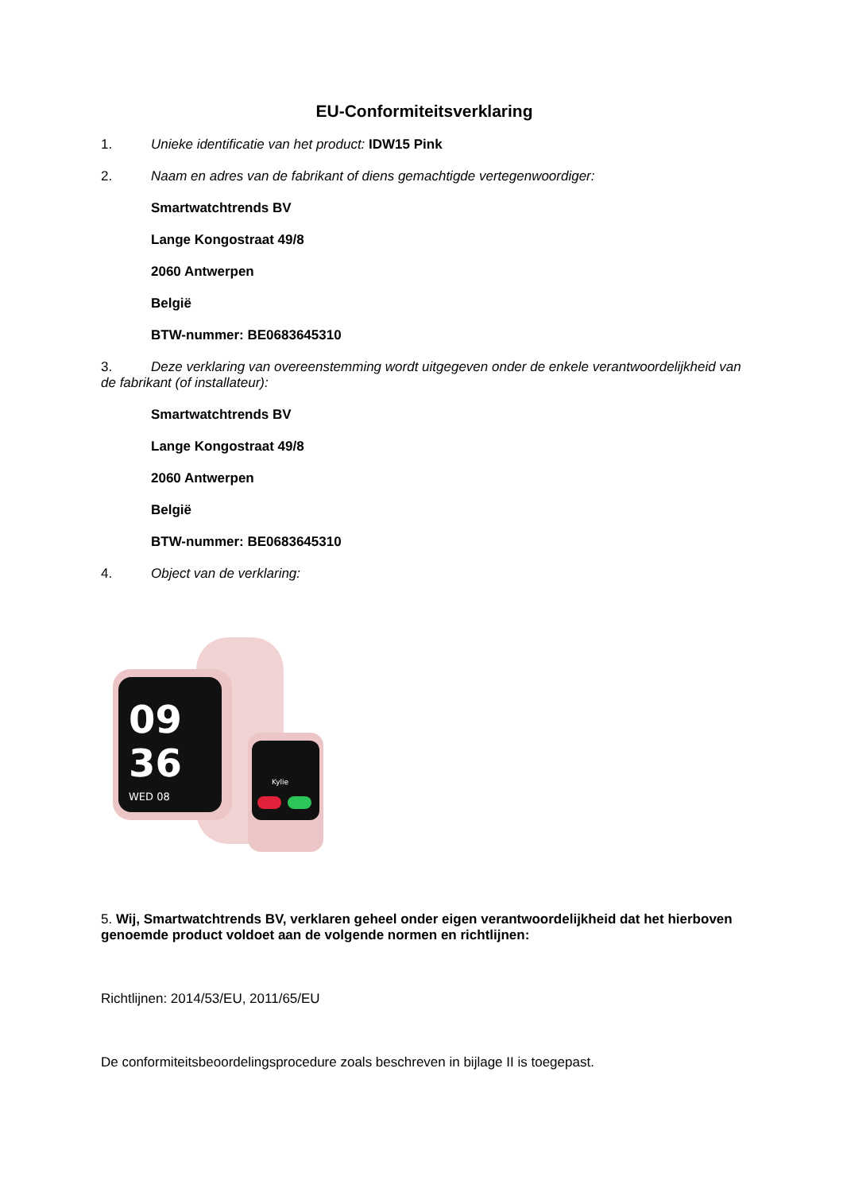EU-Conformiteitsverklaring
1. Unieke identificatie van het product: IDW15 Pink
2. Naam en adres van de fabrikant of diens gemachtigde vertegenwoordiger:
Smartwatchtrends BV
Lange Kongostraat 49/8
2060 Antwerpen
België
BTW-nummer: BE0683645310
3. Deze verklaring van overeenstemming wordt uitgegeven onder de enkele verantwoordelijkheid van de fabrikant (of installateur):
Smartwatchtrends BV
Lange Kongostraat 49/8
2060 Antwerpen
België
BTW-nummer: BE0683645310
4. Object van de verklaring:
09
36
WED 08
Kylie
5. Wij, Smartwatchtrends BV, verklaren geheel onder eigen verantwoordelijkheid dat het hierboven genoemde product voldoet aan de volgende normen en richtlijnen:
Richtlijnen: 2014/53/EU, 2011/65/EU
De conformiteitsbeoordelingsprocedure zoals beschreven in bijlage II is toegepast.